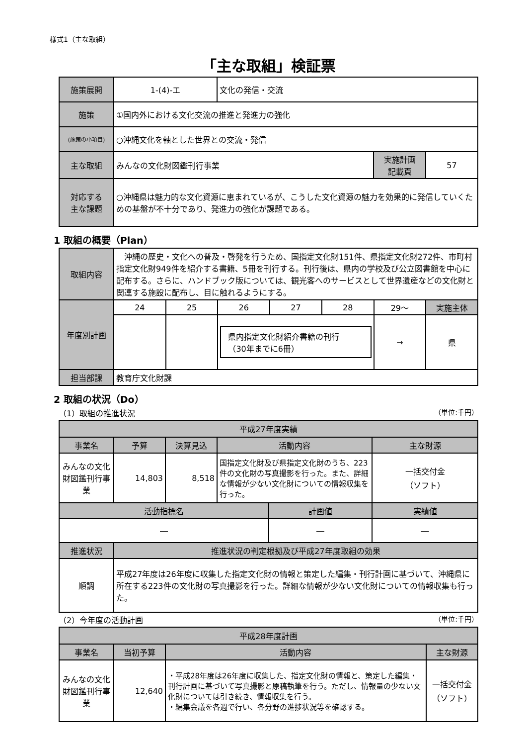様式1（主な取組）
「主な取組」検証票
| 施策展開 | 1-(4)-エ | 文化の発信・交流 | | |
| 施策 | ①国内外における文化交流の推進と発進力の強化 | | | |
| (施策の小項目) | ○沖縄文化を軸とした世界との交流・発信 | | | |
| 主な取組 | みんなの文化財図鑑刊行事業 | | 実施計画 記載頁 | 57 |
| 対応する 主な課題 | ○沖縄県は魅力的な文化資源に恵まれているが、こうした文化資源の魅力を効果的に発信していくための基盤が不十分であり、発進力の強化が課題である。 | | | |
1 取組の概要（Plan）
| 取組内容 | 沖縄の歴史・文化への普及・啓発を行うため、国指定文化財151件、県指定文化財272件、市町村指定文化財949件を紹介する書籍、5冊を刊行する。刊行後は、県内の学校及び公立図書館を中心に配布する。さらに、ハンドブック版については、観光客へのサービスとして世界遺産などの文化財と関連する施設に配布し、目に触れるようにする。 | | | | | | |
| 年度別計画 | 24 | 25 | 26 | 27 | 28 | 29〜 | 実施主体 |
| | | | 県内指定文化財紹介書籍の刊行 （30年までに6冊） | | | → | 県 |
| 担当部課 | 教育庁文化財課 | | | | | | |
2 取組の状況（Do）
（1）取組の推進状況 （単位:千円）
| 平成27年度実績 | | | | | |
| --- | --- | --- | --- | --- | --- |
| 事業名 | 予算 | 決算見込 | 活動内容 | | 主な財源 |
| みんなの文化財図鑑刊行事業 | 14,803 | 8,518 | 国指定文化財及び県指定文化財のうち、223件の文化財の写真撮影を行った。また、詳細な情報が少ない文化財についての情報収集を行った。 | | 一括交付金 （ソフト） |
| 活動指標名 | | | | 計画値 | 実績値 |
| ― | | | | ― | ― |
| 推進状況 | 推進状況の判定根拠及び平成27年度取組の効果 | | | | |
| 順調 | 平成27年度は26年度に収集した指定文化財の情報と策定した編集・刊行計画に基づいて、沖縄県に所在する223件の文化財の写真撮影を行った。詳細な情報が少ない文化財についての情報収集も行った。 | | | | |
（2）今年度の活動計画 （単位:千円）
| 平成28年度計画 | | | |
| --- | --- | --- | --- |
| 事業名 | 当初予算 | 活動内容 | 主な財源 |
| みんなの文化財図鑑刊行事業 | 12,640 | ・平成28年度は26年度に収集した、指定文化財の情報と、策定した編集・刊行計画に基づいて写真撮影と原稿執筆を行う。ただし、情報量の少ない文化財については引き続き、情報収集を行う。 ・編集会議を各週で行い、各分野の進捗状況等を確認する。 | 一括交付金 （ソフト） |